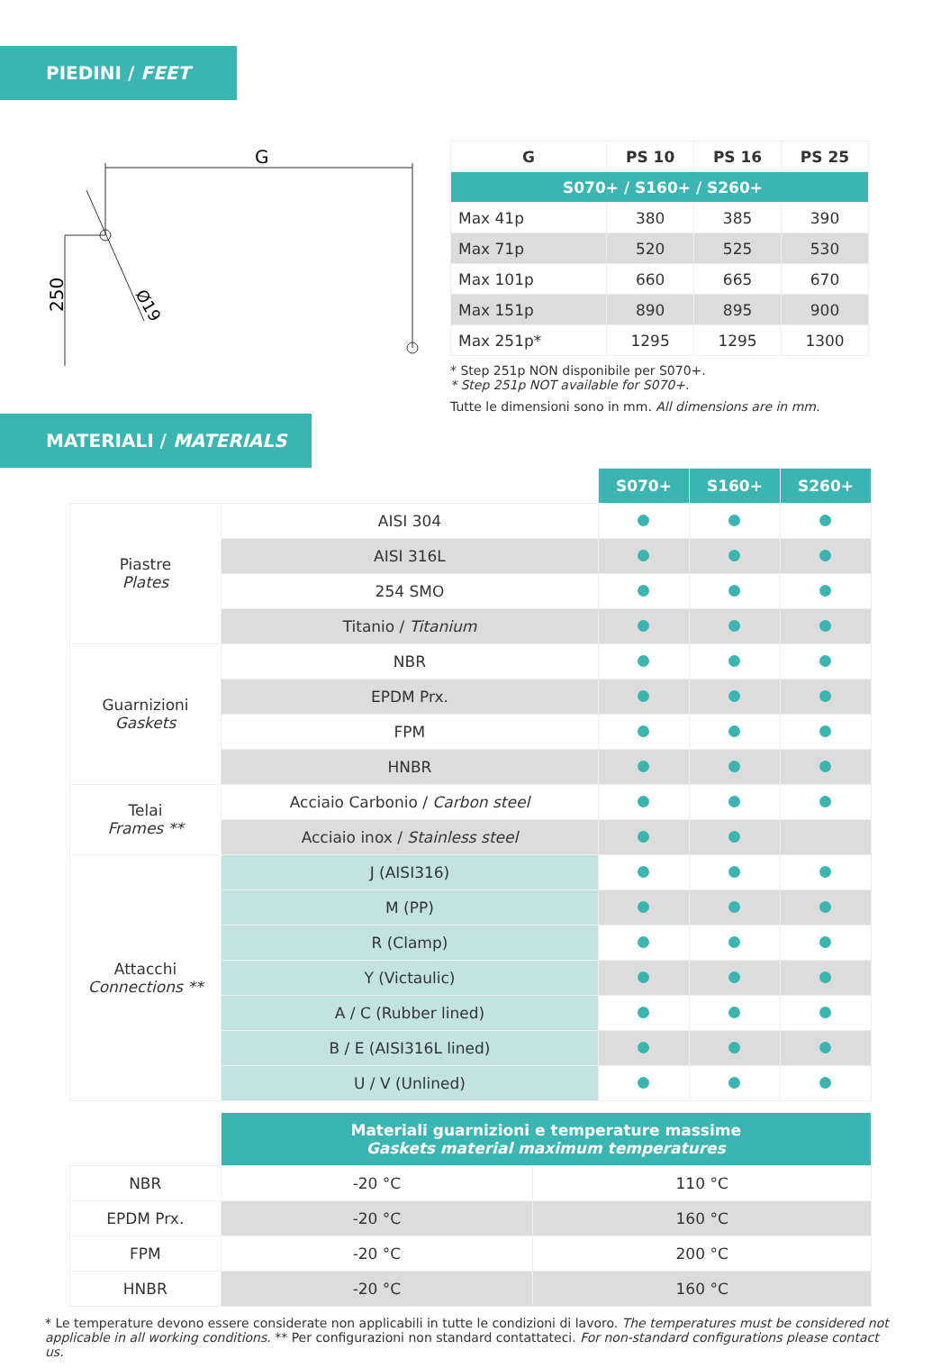PIEDINI / FEET
G
250
Ø19
| G | PS 10 | PS 16 | PS 25 |
| --- | --- | --- | --- |
| S070+ / S160+ / S260+ | | | |
| Max 41p | 380 | 385 | 390 |
| Max 71p | 520 | 525 | 530 |
| Max 101p | 660 | 665 | 670 |
| Max 151p | 890 | 895 | 900 |
| Max 251p* | 1295 | 1295 | 1300 |
* Step 251p NON disponibile per S070+.
* Step 251p NOT available for S070+.
Tutte le dimensioni sono in mm. All dimensions are in mm.
MATERIALI / MATERIALS
| | | S070+ | S160+ | S260+ |
| Piastre Plates | AISI 304 | | | |
| | AISI 316L | | | |
| | 254 SMO | | | |
| | Titanio / Titanium | | | |
| Guarnizioni Gaskets | NBR | | | |
| | EPDM Prx. | | | |
| | FPM | | | |
| | HNBR | | | |
| Telai Frames ** | Acciaio Carbonio / Carbon steel | | | |
| | Acciaio inox / Stainless steel | | | |
| Attacchi Connections ** | J (AISI316) | | | |
| | M (PP) | | | |
| | R (Clamp) | | | |
| | Y (Victaulic) | | | |
| | A / C (Rubber lined) | | | |
| | B / E (AISI316L lined) | | | |
| | U / V (Unlined) | | | |
| | Materiali guarnizioni e temperature massime Gaskets material maximum temperatures | |
| NBR | -20 °C | 110 °C |
| EPDM Prx. | -20 °C | 160 °C |
| FPM | -20 °C | 200 °C |
| HNBR | -20 °C | 160 °C |
* Le temperature devono essere considerate non applicabili in tutte le condizioni di lavoro. The temperatures must be considered not applicable in all working conditions. ** Per configurazioni non standard contattateci. For non-standard configurations please contact us.